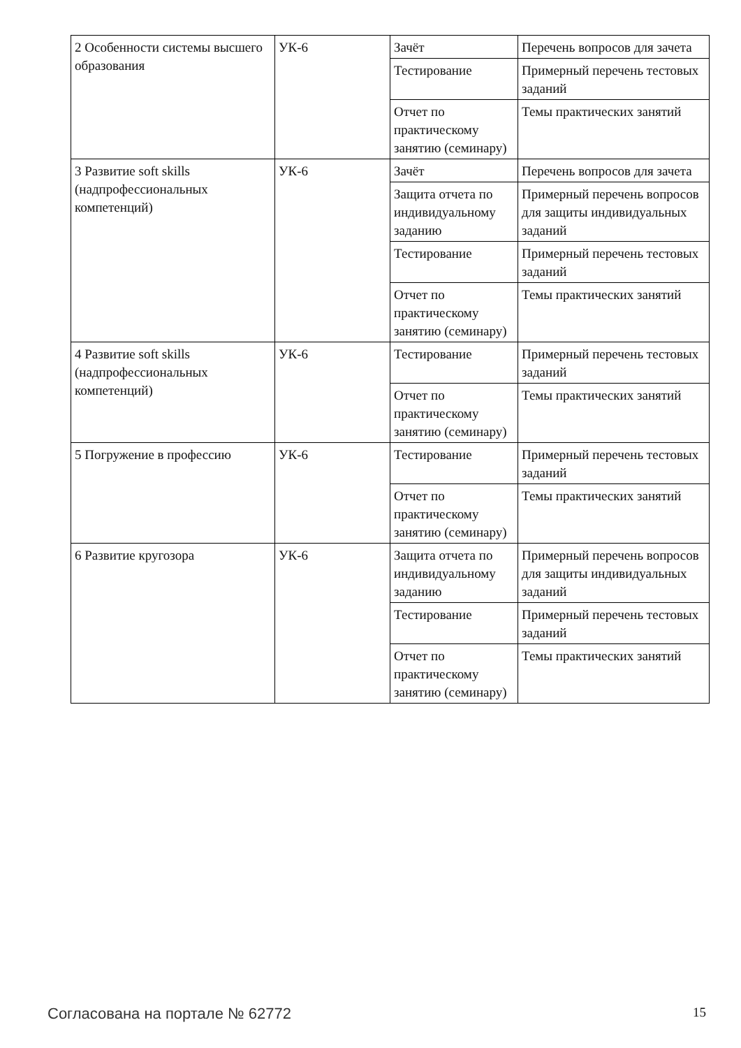| 2 Особенности системы высшего образования | УК-6 | Зачёт | Перечень вопросов для зачета |
| | | Тестирование | Примерный перечень тестовых заданий |
| | | Отчет по практическому занятию (семинару) | Темы практических занятий |
| 3 Развитие soft skills (надпрофессиональных компетенций) | УК-6 | Зачёт | Перечень вопросов для зачета |
| | | Защита отчета по индивидуальному заданию | Примерный перечень вопросов для защиты индивидуальных заданий |
| | | Тестирование | Примерный перечень тестовых заданий |
| | | Отчет по практическому занятию (семинару) | Темы практических занятий |
| 4 Развитие soft skills (надпрофессиональных компетенций) | УК-6 | Тестирование | Примерный перечень тестовых заданий |
| | | Отчет по практическому занятию (семинару) | Темы практических занятий |
| 5 Погружение в профессию | УК-6 | Тестирование | Примерный перечень тестовых заданий |
| | | Отчет по практическому занятию (семинару) | Темы практических занятий |
| 6 Развитие кругозора | УК-6 | Защита отчета по индивидуальному заданию | Примерный перечень вопросов для защиты индивидуальных заданий |
| | | Тестирование | Примерный перечень тестовых заданий |
| | | Отчет по практическому занятию (семинару) | Темы практических занятий |
Согласована на портале № 62772 15